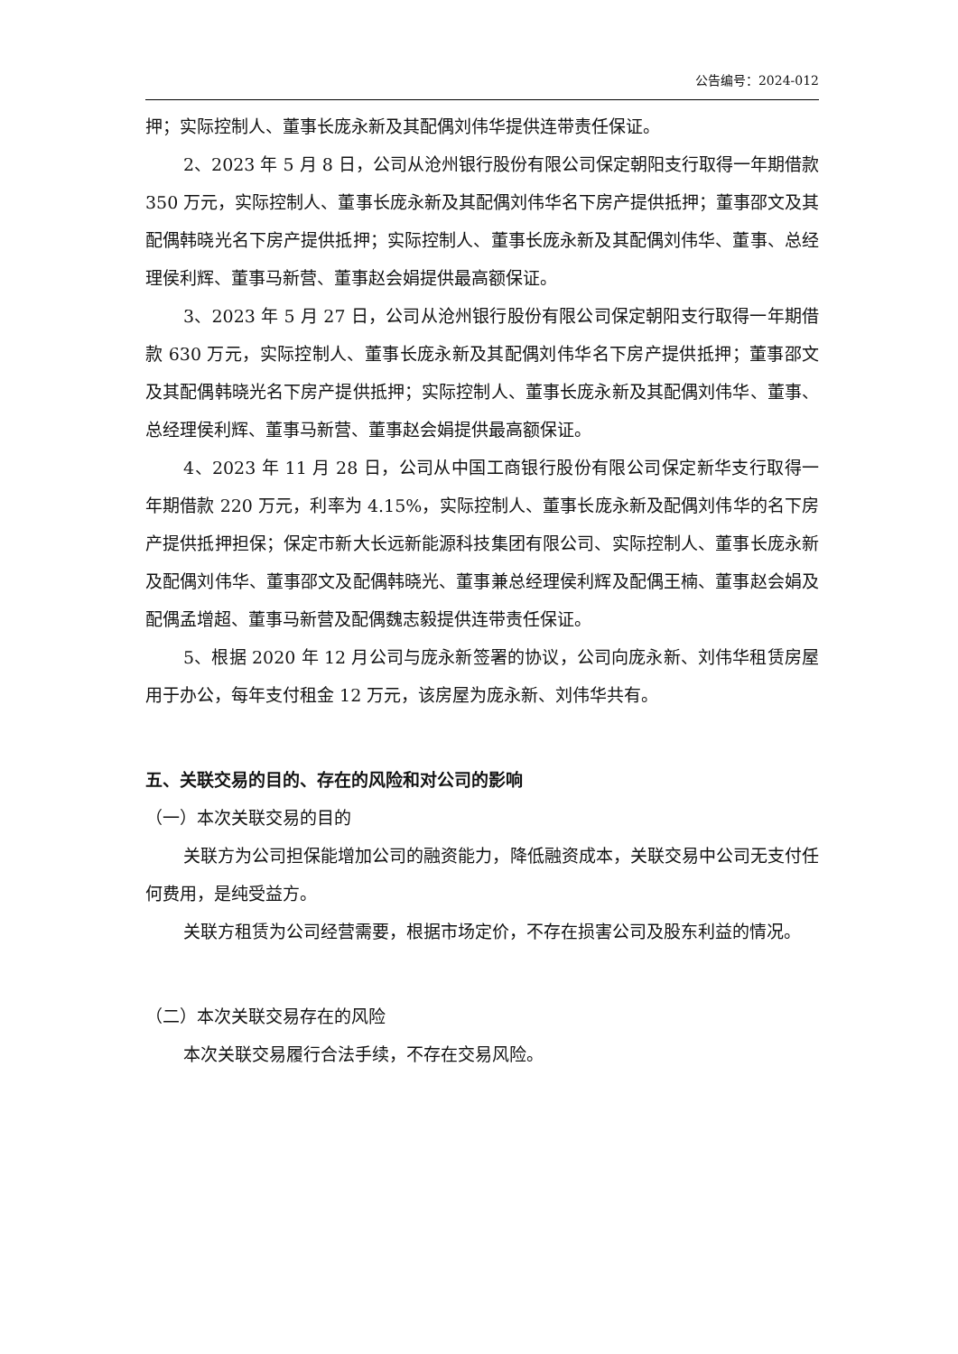公告编号：2024-012
押；实际控制人、董事长庞永新及其配偶刘伟华提供连带责任保证。
2、2023 年 5 月 8 日，公司从沧州银行股份有限公司保定朝阳支行取得一年期借款 350 万元，实际控制人、董事长庞永新及其配偶刘伟华名下房产提供抵押；董事邵文及其配偶韩晓光名下房产提供抵押；实际控制人、董事长庞永新及其配偶刘伟华、董事、总经理侯利辉、董事马新营、董事赵会娟提供最高额保证。
3、2023 年 5 月 27 日，公司从沧州银行股份有限公司保定朝阳支行取得一年期借款 630 万元，实际控制人、董事长庞永新及其配偶刘伟华名下房产提供抵押；董事邵文及其配偶韩晓光名下房产提供抵押；实际控制人、董事长庞永新及其配偶刘伟华、董事、总经理侯利辉、董事马新营、董事赵会娟提供最高额保证。
4、2023 年 11 月 28 日，公司从中国工商银行股份有限公司保定新华支行取得一年期借款 220 万元，利率为 4.15%，实际控制人、董事长庞永新及配偶刘伟华的名下房产提供抵押担保；保定市新大长远新能源科技集团有限公司、实际控制人、董事长庞永新及配偶刘伟华、董事邵文及配偶韩晓光、董事兼总经理侯利辉及配偶王楠、董事赵会娟及配偶孟增超、董事马新营及配偶魏志毅提供连带责任保证。
5、根据 2020 年 12 月公司与庞永新签署的协议，公司向庞永新、刘伟华租赁房屋用于办公，每年支付租金 12 万元，该房屋为庞永新、刘伟华共有。
五、关联交易的目的、存在的风险和对公司的影响
（一）本次关联交易的目的
关联方为公司担保能增加公司的融资能力，降低融资成本，关联交易中公司无支付任何费用，是纯受益方。
关联方租赁为公司经营需要，根据市场定价，不存在损害公司及股东利益的情况。
（二）本次关联交易存在的风险
本次关联交易履行合法手续，不存在交易风险。